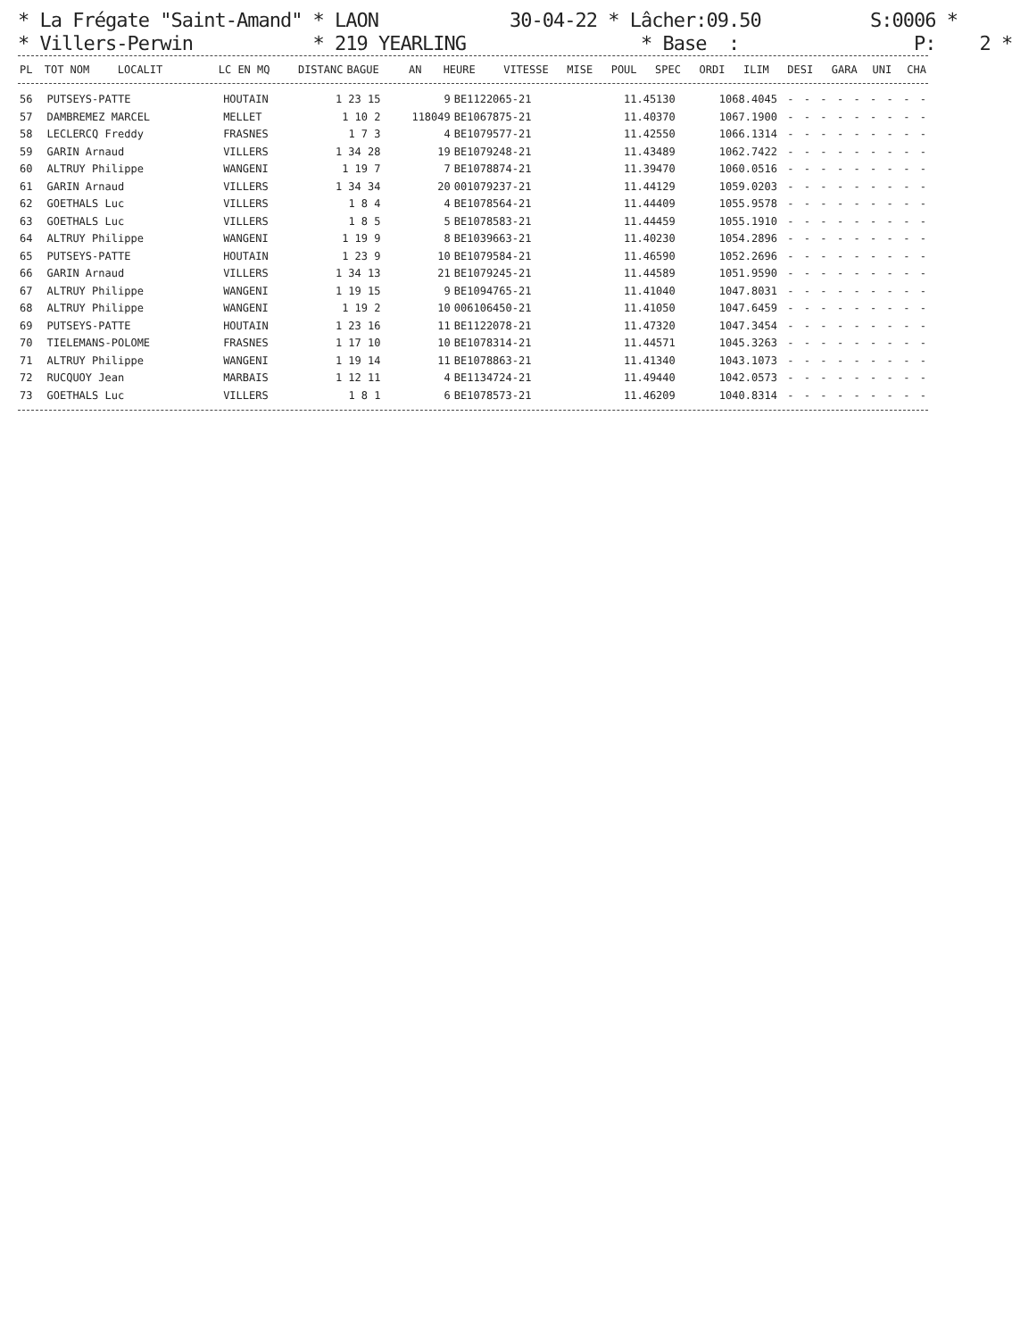* La Frégate "Saint-Amand" * LAON 30-04-22 * Lâcher:09.50 S:0006 * * Villers-Perwin * 219 YEARLING * Base : P: 2 *
| PL | TOT NOM | LOCALIT | LC EN MQ | DISTANC | BAGUE | AN | HEURE | VITESSE | MISE | POUL | SPEC | ORDI | ILIM | DESI | GARA | UNI | CHA |
| --- | --- | --- | --- | --- | --- | --- | --- | --- | --- | --- | --- | --- | --- | --- | --- | --- | --- |
| 56 | PUTSEYS-PATTE | HOUTAIN | 1 23 15 | 9 | BE1122065-21 | 11.45130 | 1068.4045 | - | - | - | - | - | - | - | - | - |
| 57 | DAMBREMEZ MARCEL | MELLET | 1 10 2 | 118049 | BE1067875-21 | 11.40370 | 1067.1900 | - | - | - | - | - | - | - | - | - |
| 58 | LECLERCQ Freddy | FRASNES | 1 7 3 | 4 | BE1079577-21 | 11.42550 | 1066.1314 | - | - | - | - | - | - | - | - | - |
| 59 | GARIN Arnaud | VILLERS | 1 34 28 | 19 | BE1079248-21 | 11.43489 | 1062.7422 | - | - | - | - | - | - | - | - | - |
| 60 | ALTRUY Philippe | WANGENI | 1 19 7 | 7 | BE1078874-21 | 11.39470 | 1060.0516 | - | - | - | - | - | - | - | - | - |
| 61 | GARIN Arnaud | VILLERS | 1 34 34 | 20 | 001079237-21 | 11.44129 | 1059.0203 | - | - | - | - | - | - | - | - | - |
| 62 | GOETHALS Luc | VILLERS | 1 8 4 | 4 | BE1078564-21 | 11.44409 | 1055.9578 | - | - | - | - | - | - | - | - | - |
| 63 | GOETHALS Luc | VILLERS | 1 8 5 | 5 | BE1078583-21 | 11.44459 | 1055.1910 | - | - | - | - | - | - | - | - | - |
| 64 | ALTRUY Philippe | WANGENI | 1 19 9 | 8 | BE1039663-21 | 11.40230 | 1054.2896 | - | - | - | - | - | - | - | - | - |
| 65 | PUTSEYS-PATTE | HOUTAIN | 1 23 9 | 10 | BE1079584-21 | 11.46590 | 1052.2696 | - | - | - | - | - | - | - | - | - |
| 66 | GARIN Arnaud | VILLERS | 1 34 13 | 21 | BE1079245-21 | 11.44589 | 1051.9590 | - | - | - | - | - | - | - | - | - |
| 67 | ALTRUY Philippe | WANGENI | 1 19 15 | 9 | BE1094765-21 | 11.41040 | 1047.8031 | - | - | - | - | - | - | - | - | - |
| 68 | ALTRUY Philippe | WANGENI | 1 19 2 | 10 | 006106450-21 | 11.41050 | 1047.6459 | - | - | - | - | - | - | - | - | - |
| 69 | PUTSEYS-PATTE | HOUTAIN | 1 23 16 | 11 | BE1122078-21 | 11.47320 | 1047.3454 | - | - | - | - | - | - | - | - | - |
| 70 | TIELEMANS-POLOME | FRASNES | 1 17 10 | 10 | BE1078314-21 | 11.44571 | 1045.3263 | - | - | - | - | - | - | - | - | - |
| 71 | ALTRUY Philippe | WANGENI | 1 19 14 | 11 | BE1078863-21 | 11.41340 | 1043.1073 | - | - | - | - | - | - | - | - | - |
| 72 | RUCQUOY Jean | MARBAIS | 1 12 11 | 4 | BE1134724-21 | 11.49440 | 1042.0573 | - | - | - | - | - | - | - | - | - |
| 73 | GOETHALS Luc | VILLERS | 1 8 1 | 6 | BE1078573-21 | 11.46209 | 1040.8314 | - | - | - | - | - | - | - | - | - |